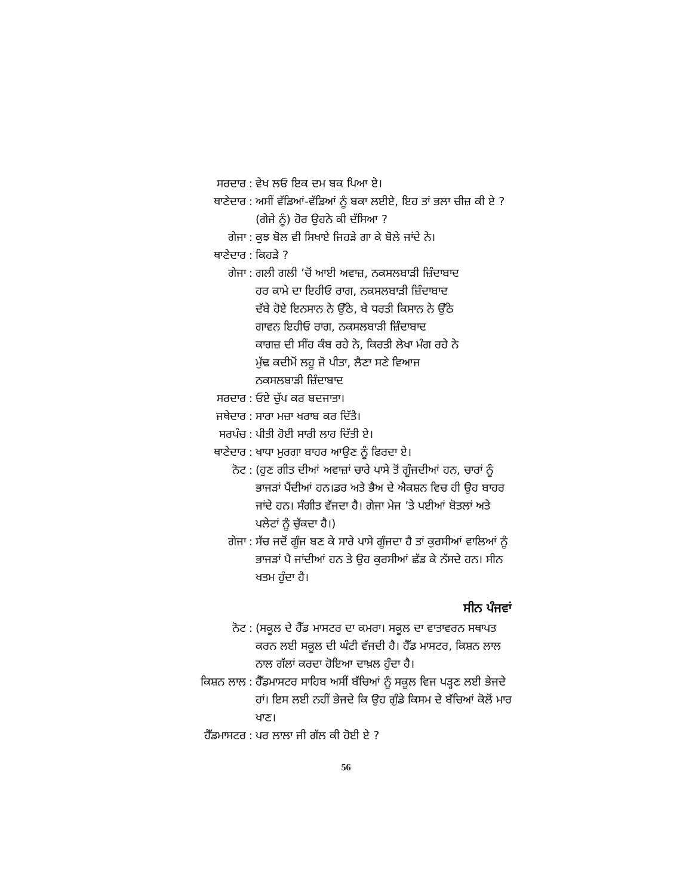ਸਰਦਾਰ : ਵੇਖ ਲਓ ਇਕ ਦਮ ਬਕ ਪਿਆ ਏ।
ਥਾਣੇਦਾਰ : ਅਸੀਂ ਵੱਡਿਆਂ-ਵੱਡਿਆਂ ਨੂੰ ਬਕਾ ਲਈਏ, ਇਹ ਤਾਂ ਭਲਾ ਚੀਜ਼ ਕੀ ਏ ? (ਗੇਜੇ ਨੂੰ) ਹੋਰ ਉਹਨੇ ਕੀ ਦੱਸਿਆ ?
ਗੇਜਾ : ਕੁਝ ਬੋਲ ਵੀ ਸਿਖਾਏ ਜਿਹੜੇ ਗਾ ਕੇ ਬੋਲੇ ਜਾਂਦੇ ਨੇ।
ਥਾਣੇਦਾਰ : ਕਿਹੜੇ ?
ਗੇਜਾ : ਗਲੀ ਗਲੀ ’ਚੋਂ ਆਈ ਅਵਾਜ਼, ਨਕਸਲਬਾੜੀ ਜ਼ਿੰਦਾਬਾਦ
ਹਰ ਕਾਮੇ ਦਾ ਇਹੀਓ ਰਾਗ, ਨਕਸਲਬਾੜੀ ਜ਼ਿੰਦਾਬਾਦ
ਦੱਬੇ ਹੋਏ ਇਨਸਾਨ ਨੇ ਉੱਠੇ, ਬੇ ਧਰਤੀ ਕਿਸਾਨ ਨੇ ਉੱਠੇ
ਗਾਵਨ ਇਹੀਓ ਰਾਗ, ਨਕਸਲਬਾੜੀ ਜ਼ਿੰਦਾਬਾਦ
ਕਾਗਜ਼ ਦੀ ਸੀਂਹ ਕੰਬ ਰਹੇ ਨੇ, ਕਿਰਤੀ ਲੇਖਾ ਮੰਗ ਰਹੇ ਨੇ
ਮੁੱਢ ਕਦੀਮੋਂ ਲਹੂ ਜੋ ਪੀਤਾ, ਲੈਣਾ ਸਣੇ ਵਿਆਜ
ਨਕਸਲਬਾੜੀ ਜ਼ਿੰਦਾਬਾਦ
ਸਰਦਾਰ : ਓਏ ਚੁੱਪ ਕਰ ਬਦਜਾਤਾ।
ਜਥੇਦਾਰ : ਸਾਰਾ ਮਜ਼ਾ ਖਰਾਬ ਕਰ ਦਿੱਤੈ।
ਸਰਪੰਚ : ਪੀਤੀ ਹੋਈ ਸਾਰੀ ਲਾਹ ਦਿੱਤੀ ਏ।
ਥਾਣੇਦਾਰ : ਖਾਧਾ ਮੁਰਗਾ ਬਾਹਰ ਆਉਣ ਨੂੰ ਫਿਰਦਾ ਏ।
ਨੋਟ : (ਹੁਣ ਗੀਤ ਦੀਆਂ ਅਵਾਜ਼ਾਂ ਚਾਰੇ ਪਾਸੇ ਤੋਂ ਗੂੰਜਦੀਆਂ ਹਨ, ਚਾਰਾਂ ਨੂੰ ਭਾਜੜਾਂ ਪੈਂਦੀਆਂ ਹਨ।ਡਰ ਅਤੇ ਭੈਅ ਦੇ ਐਕਸ਼ਨ ਵਿਚ ਹੀ ਉਹ ਬਾਹਰ ਜਾਂਦੇ ਹਨ। ਸੰਗੀਤ ਵੱਜਦਾ ਹੈ। ਗੇਜਾ ਮੇਜ ’ਤੇ ਪਈਆਂ ਬੋਤਲਾਂ ਅਤੇ ਪਲੇਟਾਂ ਨੂੰ ਚੁੱਕਦਾ ਹੈ।)
ਗੇਜਾ : ਸੱਚ ਜਦੋਂ ਗੂੰਜ ਬਣ ਕੇ ਸਾਰੇ ਪਾਸੇ ਗੂੰਜਦਾ ਹੈ ਤਾਂ ਕੁਰਸੀਆਂ ਵਾਲਿਆਂ ਨੂੰ ਭਾਜੜਾਂ ਪੈ ਜਾਂਦੀਆਂ ਹਨ ਤੇ ਉਹ ਕੁਰਸੀਆਂ ਛੱਡ ਕੇ ਨੱਸਦੇ ਹਨ। ਸੀਨ ਖਤਮ ਹੁੰਦਾ ਹੈ।
ਸੀਨ ਪੰਜਵਾਂ
ਨੋਟ : (ਸਕੂਲ ਦੇ ਹੈੱਡ ਮਾਸਟਰ ਦਾ ਕਮਰਾ। ਸਕੂਲ ਦਾ ਵਾਤਾਵਰਨ ਸਥਾਪਤ ਕਰਨ ਲਈ ਸਕੂਲ ਦੀ ਘੰਟੀ ਵੱਜਦੀ ਹੈ। ਹੈੱਡ ਮਾਸਟਰ, ਕਿਸ਼ਨ ਲਾਲ ਨਾਲ ਗੱਲਾਂ ਕਰਦਾ ਹੋਇਆ ਦਾਖ਼ਲ ਹੁੰਦਾ ਹੈ।
ਕਿਸ਼ਨ ਲਾਲ : ਹੈੱਡਮਾਸਟਰ ਸਾਹਿਬ ਅਸੀਂ ਬੱਚਿਆਂ ਨੂੰ ਸਕੂਲ ਵਿਜ ਪੜ੍ਹਣ ਲਈ ਭੇਜਦੇ ਹਾਂ। ਇਸ ਲਈ ਨਹੀਂ ਭੇਜਦੇ ਕਿ ਉਹ ਗੁੰਡੇ ਕਿਸਮ ਦੇ ਬੱਚਿਆਂ ਕੋਲੋਂ ਮਾਰ ਖਾਣ।
ਹੈੱਡਮਾਸਟਰ : ਪਰ ਲਾਲਾ ਜੀ ਗੱਲ ਕੀ ਹੋਈ ਏ ?
56